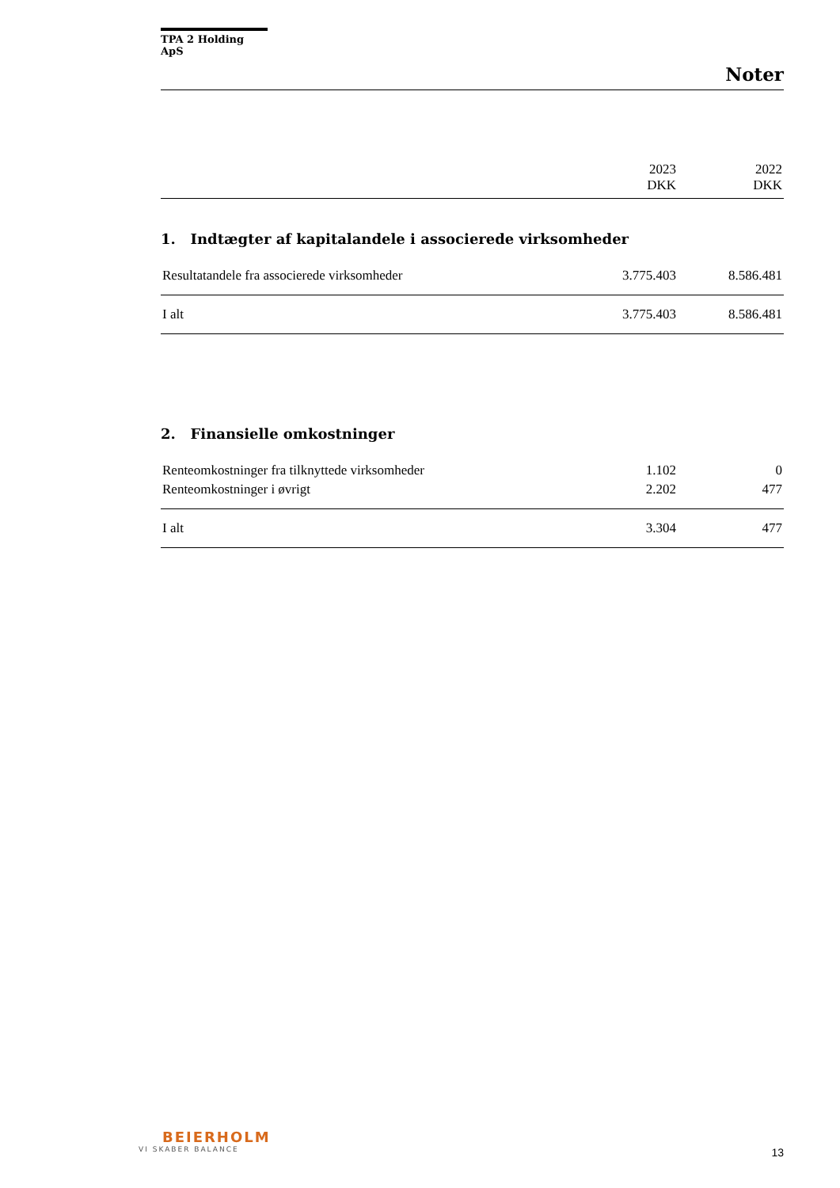TPA 2 Holding ApS
Noter
| | 2023 DKK | 2022 DKK |
| --- | --- | --- |
1. Indtægter af kapitalandele i associerede virksomheder
| Resultatandele fra associerede virksomheder | 3.775.403 | 8.586.481 |
| I alt | 3.775.403 | 8.586.481 |
2. Finansielle omkostninger
| Renteomkostninger fra tilknyttede virksomheder | 1.102 | 0 |
| Renteomkostninger i øvrigt | 2.202 | 477 |
| I alt | 3.304 | 477 |
BEIERHOLM
VI SKABER BALANCE
13